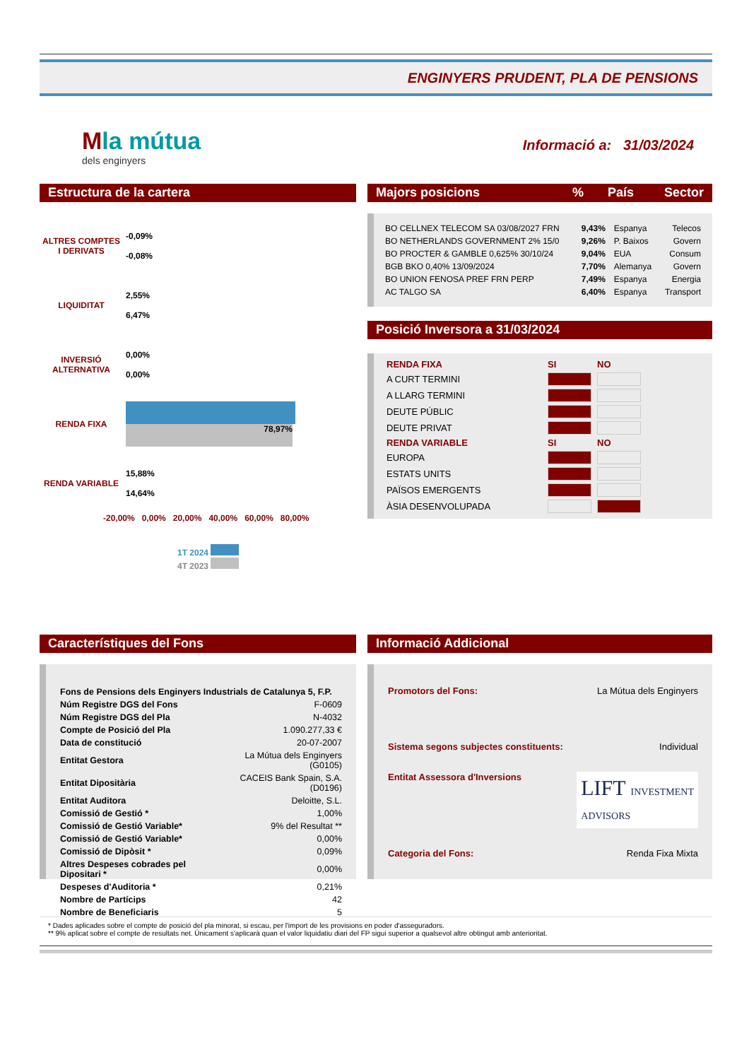ENGINYERS PRUDENT, PLA DE PENSIONS
Mla mútua
dels enginyers
Informació a: 31/03/2024
Estructura de la cartera
| ALTRES COMPTES I DERIVATS | -0,09% -0,08% |
| LIQUIDITAT | 2,55% 6,47% |
| INVERSIÓ ALTERNATIVA | 0,00% 0,00% |
| RENDA FIXA | 78,97% |
| RENDA VARIABLE | 15,88% 14,64% |
-20,00% 0,00% 20,00% 40,00% 60,00% 80,00%
1T 2024
4T 2023
Majors posicions% País Sector
| BO CELLNEX TELECOM SA 03/08/2027 FRN | 9,43% | Espanya | Telecos |
| BO NETHERLANDS GOVERNMENT 2% 15/0 | 9,26% | P. Baixos | Govern |
| BO PROCTER & GAMBLE 0,625% 30/10/24 | 9,04% | EUA | Consum |
| BGB BKO 0,40% 13/09/2024 | 7,70% | Alemanya | Govern |
| BO UNION FENOSA PREF FRN PERP | 7,49% | Espanya | Energia |
| AC TALGO SA | 6,40% | Espanya | Transport |
Posició Inversora a 31/03/2024
| RENDA FIXA | SI | NO |
| A CURT TERMINI | | |
| A LLARG TERMINI | | |
| DEUTE PÚBLIC | | |
| DEUTE PRIVAT | | |
| RENDA VARIABLE | SI | NO |
| EUROPA | | |
| ESTATS UNITS | | |
| PAÏSOS EMERGENTS | | |
| ÀSIA DESENVOLUPADA | | |
Característiques del Fons
| Fons de Pensions dels Enginyers Industrials de Catalunya 5, F.P. | |
| Núm Registre DGS del Fons | F-0609 |
| Núm Registre DGS del Pla | N-4032 |
| Compte de Posició del Pla | 1.090.277,33 € |
| Data de constitució | 20-07-2007 |
| Entitat Gestora | La Mútua dels Enginyers (G0105) |
| Entitat Dipositària | CACEIS Bank Spain, S.A. (D0196) |
| Entitat Auditora | Deloitte, S.L. |
| Comissió de Gestió * | 1,00% |
| Comissió de Gestió Variable* | 9% del Resultat ** |
| Comissió de Gestió Variable* | 0,00% |
| Comissió de Dipòsit * | 0,09% |
| Altres Despeses cobrades pel Dipositari * | 0,00% |
| Despeses d'Auditoria * | 0,21% |
| Nombre de Partícips | 42 |
| Nombre de Beneficiaris | 5 |
Informació Addicional
Promotors del Fons: La Mútua dels Enginyers
Sistema segons subjectes constituents: Individual
Entitat Assessora d'Inversions LIFT INVESTMENT
ADVISORS
Categoria del Fons: Renda Fixa Mixta
* Dades aplicades sobre el compte de posició del pla minorat, si escau, per l'import de les provisions en poder d'asseguradors.
** 9% aplicat sobre el compte de resultats net. Únicament s'aplicarà quan el valor liquidatiu diari del FP sigui superior a qualsevol altre obtingut amb anterioritat.